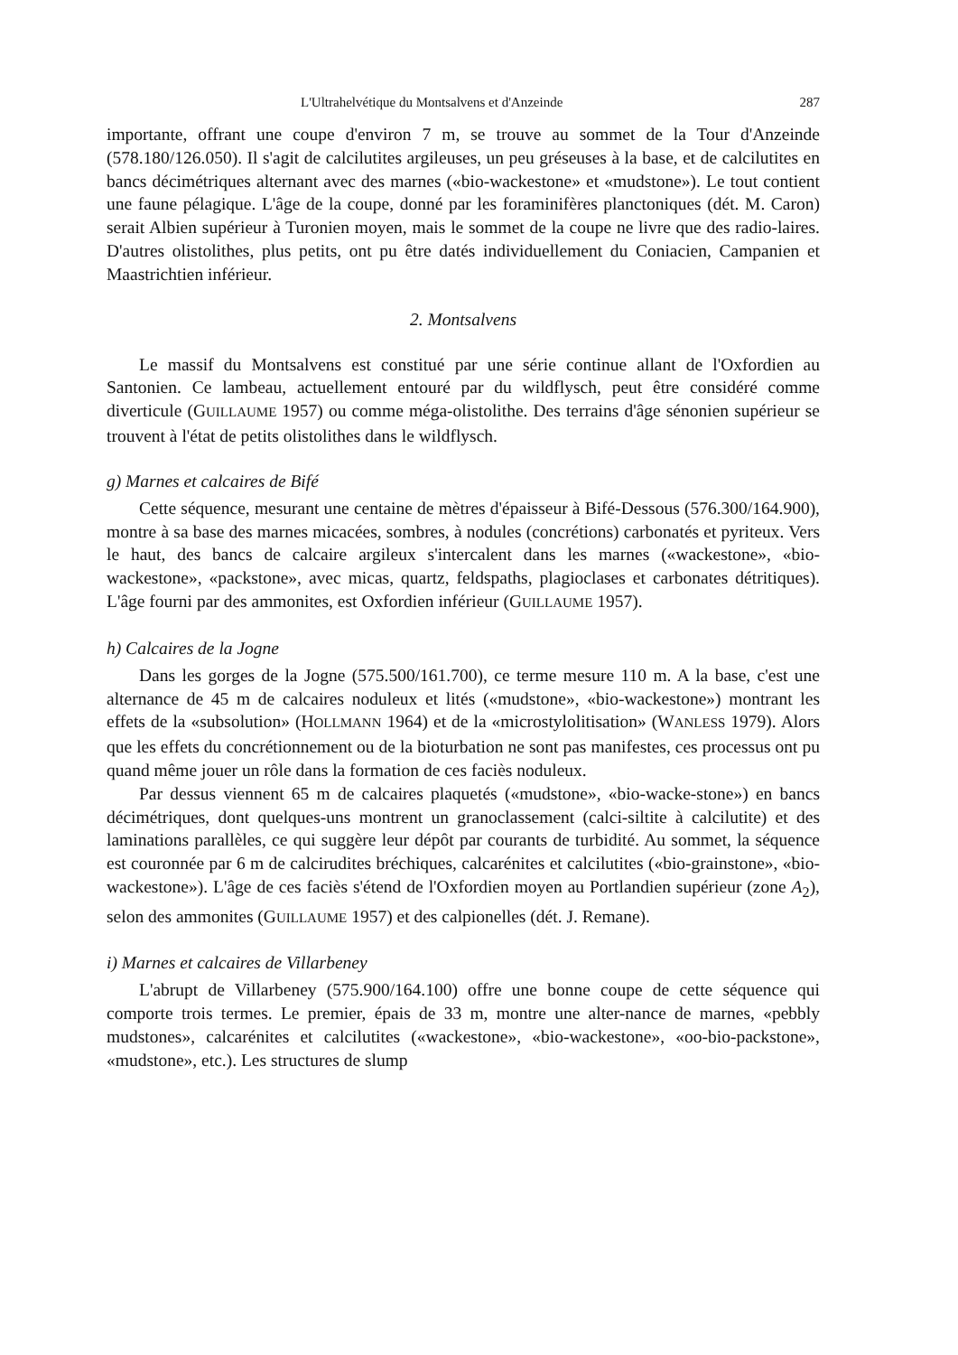L'Ultrahelvétique du Montsalvens et d'Anzeinde 287
importante, offrant une coupe d'environ 7 m, se trouve au sommet de la Tour d'Anzeinde (578.180/126.050). Il s'agit de calcilutites argileuses, un peu gréseuses à la base, et de calcilutites en bancs décimétriques alternant avec des marnes («bio-wackestone» et «mudstone»). Le tout contient une faune pélagique. L'âge de la coupe, donné par les foraminifères planctoniques (dét. M. Caron) serait Albien supérieur à Turonien moyen, mais le sommet de la coupe ne livre que des radio-laires. D'autres olistolithes, plus petits, ont pu être datés individuellement du Coniacien, Campanien et Maastrichtien inférieur.
2. Montsalvens
Le massif du Montsalvens est constitué par une série continue allant de l'Oxfordien au Santonien. Ce lambeau, actuellement entouré par du wildflysch, peut être considéré comme diverticule (GUILLAUME 1957) ou comme méga-olistolithe. Des terrains d'âge sénonien supérieur se trouvent à l'état de petits olistolithes dans le wildflysch.
g) Marnes et calcaires de Bifé
Cette séquence, mesurant une centaine de mètres d'épaisseur à Bifé-Dessous (576.300/164.900), montre à sa base des marnes micacées, sombres, à nodules (concrétions) carbonatés et pyriteux. Vers le haut, des bancs de calcaire argileux s'intercalent dans les marnes («wackestone», «bio-wackestone», «packstone», avec micas, quartz, feldspaths, plagioclases et carbonates détritiques). L'âge fourni par des ammonites, est Oxfordien inférieur (GUILLAUME 1957).
h) Calcaires de la Jogne
Dans les gorges de la Jogne (575.500/161.700), ce terme mesure 110 m. A la base, c'est une alternance de 45 m de calcaires noduleux et lités («mudstone», «bio-wackestone») montrant les effets de la «subsolution» (HOLLMANN 1964) et de la «microstylolitisation» (WANLESS 1979). Alors que les effets du concrétionnement ou de la bioturbation ne sont pas manifestes, ces processus ont pu quand même jouer un rôle dans la formation de ces faciès noduleux.
Par dessus viennent 65 m de calcaires plaquetés («mudstone», «bio-wacke-stone») en bancs décimétriques, dont quelques-uns montrent un granoclassement (calci-siltite à calcilutite) et des laminations parallèles, ce qui suggère leur dépôt par courants de turbidité. Au sommet, la séquence est couronnée par 6 m de calcirudites bréchiques, calcarénites et calcilutites («bio-grainstone», «bio-wackestone»). L'âge de ces faciès s'étend de l'Oxfordien moyen au Portlandien supérieur (zone A<sub>2</sub>), selon des ammonites (GUILLAUME 1957) et des calpionelles (dét. J. Remane).
i) Marnes et calcaires de Villarbeney
L'abrupt de Villarbeney (575.900/164.100) offre une bonne coupe de cette séquence qui comporte trois termes. Le premier, épais de 33 m, montre une alter-nance de marnes, «pebbly mudstones», calcarénites et calcilutites («wackestone», «bio-wackestone», «oo-bio-packstone», «mudstone», etc.). Les structures de slump